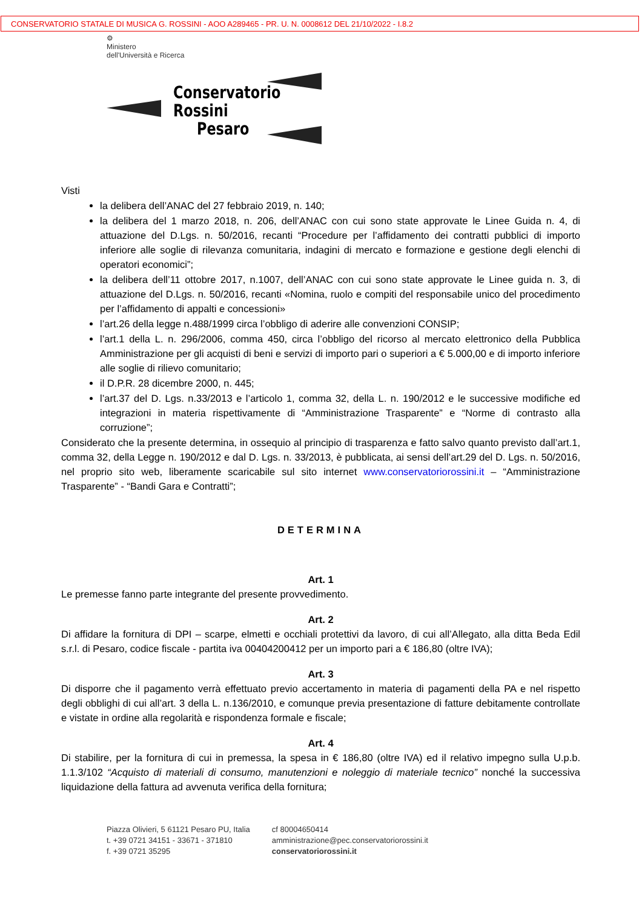CONSERVATORIO STATALE DI MUSICA G. ROSSINI - AOO A289465 - PR. U. N. 0008612 DEL 21/10/2022 - I.8.2
⚙
Ministero
dell'Università e Ricerca
Conservatorio
Rossini
Pesaro
Visti
la delibera dell’ANAC del 27 febbraio 2019, n. 140;
la delibera del 1 marzo 2018, n. 206, dell’ANAC con cui sono state approvate le Linee Guida n. 4, di attuazione del D.Lgs. n. 50/2016, recanti “Procedure per l’affidamento dei contratti pubblici di importo inferiore alle soglie di rilevanza comunitaria, indagini di mercato e formazione e gestione degli elenchi di operatori economici”;
la delibera dell’11 ottobre 2017, n.1007, dell’ANAC con cui sono state approvate le Linee guida n. 3, di attuazione del D.Lgs. n. 50/2016, recanti «Nomina, ruolo e compiti del responsabile unico del procedimento per l’affidamento di appalti e concessioni»
l’art.26 della legge n.488/1999 circa l’obbligo di aderire alle convenzioni CONSIP;
l’art.1 della L. n. 296/2006, comma 450, circa l’obbligo del ricorso al mercato elettronico della Pubblica Amministrazione per gli acquisti di beni e servizi di importo pari o superiori a € 5.000,00 e di importo inferiore alle soglie di rilievo comunitario;
il D.P.R. 28 dicembre 2000, n. 445;
l’art.37 del D. Lgs. n.33/2013 e l’articolo 1, comma 32, della L. n. 190/2012 e le successive modifiche ed integrazioni in materia rispettivamente di “Amministrazione Trasparente” e “Norme di contrasto alla corruzione”;
Considerato che la presente determina, in ossequio al principio di trasparenza e fatto salvo quanto previsto dall’art.1, comma 32, della Legge n. 190/2012 e dal D. Lgs. n. 33/2013, è pubblicata, ai sensi dell’art.29 del D. Lgs. n. 50/2016, nel proprio sito web, liberamente scaricabile sul sito internet www.conservatoriorossini.it – “Amministrazione Trasparente” - “Bandi Gara e Contratti”;
DETERMINA
Art. 1
Le premesse fanno parte integrante del presente provvedimento.
Art. 2
Di affidare la fornitura di DPI – scarpe, elmetti e occhiali protettivi da lavoro, di cui all’Allegato, alla ditta Beda Edil s.r.l. di Pesaro, codice fiscale - partita iva 00404200412 per un importo pari a € 186,80 (oltre IVA);
Art. 3
Di disporre che il pagamento verrà effettuato previo accertamento in materia di pagamenti della PA e nel rispetto degli obblighi di cui all’art. 3 della L. n.136/2010, e comunque previa presentazione di fatture debitamente controllate e vistate in ordine alla regolarità e rispondenza formale e fiscale;
Art. 4
Di stabilire, per la fornitura di cui in premessa, la spesa in € 186,80 (oltre IVA) ed il relativo impegno sulla U.p.b. 1.1.3/102 “Acquisto di materiali di consumo, manutenzioni e noleggio di materiale tecnico” nonché la successiva liquidazione della fattura ad avvenuta verifica della fornitura;
Piazza Olivieri, 5 61121 Pesaro PU, Italia
t. +39 0721 34151 - 33671 - 371810
f. +39 0721 35295
cf 80004650414
amministrazione@pec.conservatoriorossini.it
conservatoriorossini.it